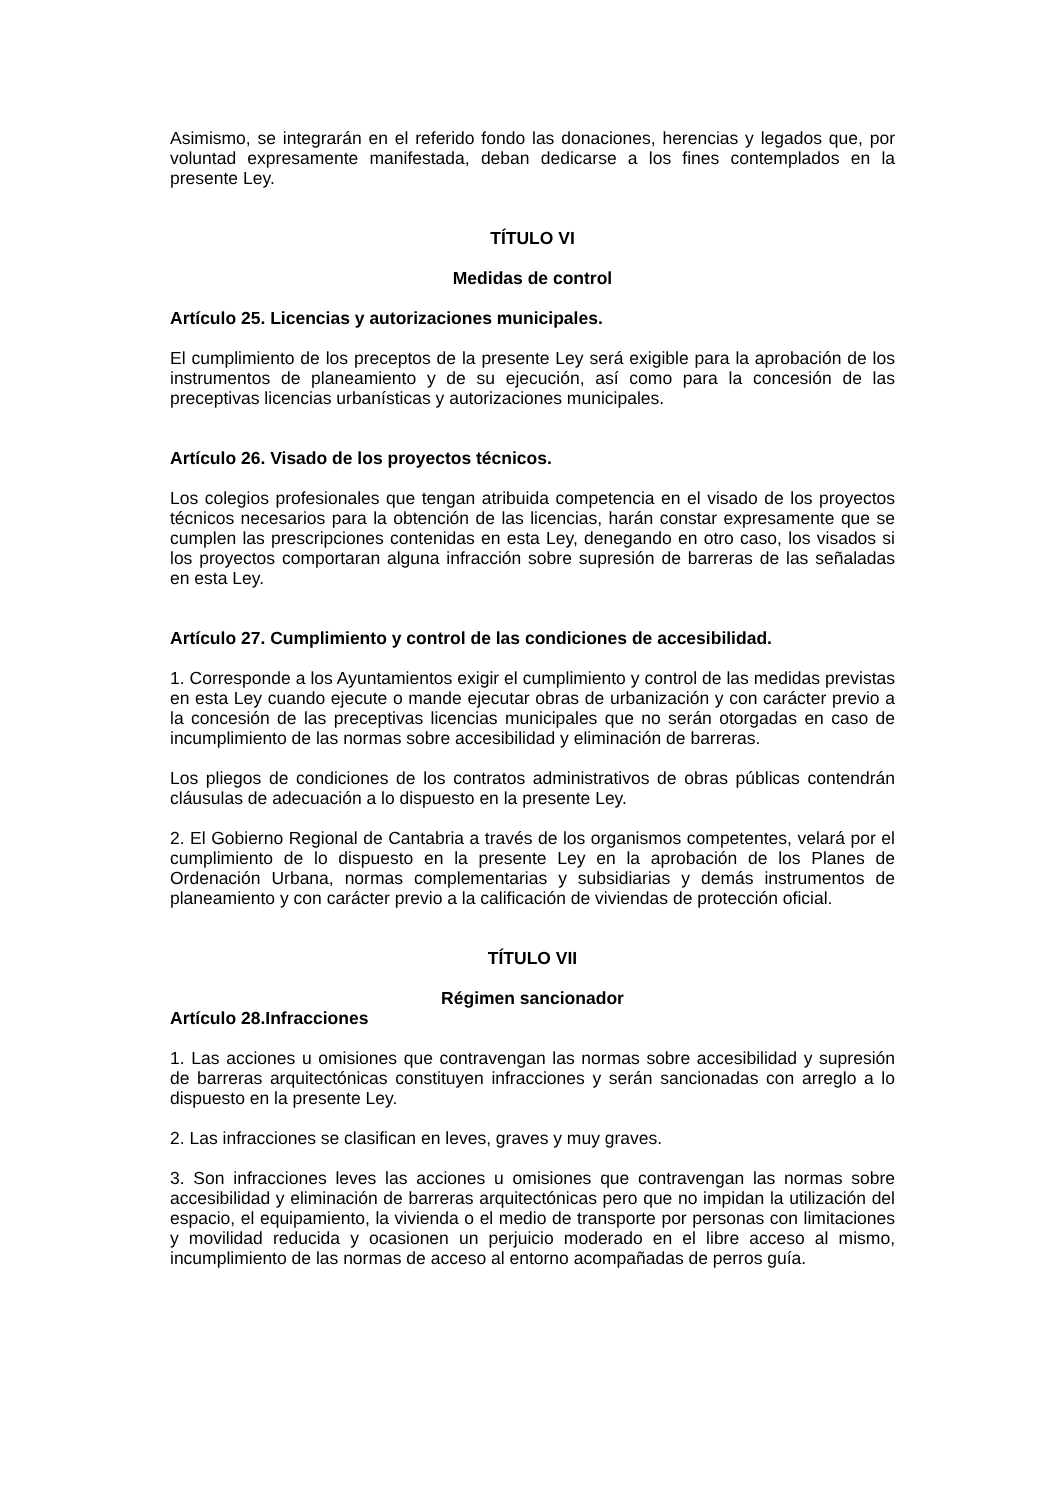Asimismo, se integrarán en el referido fondo las donaciones, herencias y legados que, por voluntad expresamente manifestada, deban dedicarse a los fines contemplados en la presente Ley.
TÍTULO VI
Medidas de control
Artículo 25. Licencias y autorizaciones municipales.
El cumplimiento de los preceptos de la presente Ley será exigible para la aprobación de los instrumentos de planeamiento y de su ejecución, así como para la concesión de las preceptivas licencias urbanísticas y autorizaciones municipales.
Artículo 26. Visado de los proyectos técnicos.
Los colegios profesionales que tengan atribuida competencia en el visado de los proyectos técnicos necesarios para la obtención de las licencias, harán constar expresamente que se cumplen las prescripciones contenidas en esta Ley, denegando en otro caso, los visados si los proyectos comportaran alguna infracción sobre supresión de barreras de las señaladas en esta Ley.
Artículo 27. Cumplimiento y control de las condiciones de accesibilidad.
1. Corresponde a los Ayuntamientos exigir el cumplimiento y control de las medidas previstas en esta Ley cuando ejecute o mande ejecutar obras de urbanización y con carácter previo a la concesión de las preceptivas licencias municipales que no serán otorgadas en caso de incumplimiento de las normas sobre accesibilidad y eliminación de barreras.
Los pliegos de condiciones de los contratos administrativos de obras públicas contendrán cláusulas de adecuación a lo dispuesto en la presente Ley.
2. El Gobierno Regional de Cantabria a través de los organismos competentes, velará por el cumplimiento de lo dispuesto en la presente Ley en la aprobación de los Planes de Ordenación Urbana, normas complementarias y subsidiarias y demás instrumentos de planeamiento y con carácter previo a la calificación de viviendas de protección oficial.
TÍTULO VII
Régimen sancionador
Artículo 28.Infracciones
1. Las acciones u omisiones que contravengan las normas sobre accesibilidad y supresión de barreras arquitectónicas constituyen infracciones y serán sancionadas con arreglo a lo dispuesto en la presente Ley.
2. Las infracciones se clasifican en leves, graves y muy graves.
3. Son infracciones leves las acciones u omisiones que contravengan las normas sobre accesibilidad y eliminación de barreras arquitectónicas pero que no impidan la utilización del espacio, el equipamiento, la vivienda o el medio de transporte por personas con limitaciones y movilidad reducida y ocasionen un perjuicio moderado en el libre acceso al mismo, incumplimiento de las normas de acceso al entorno acompañadas de perros guía.